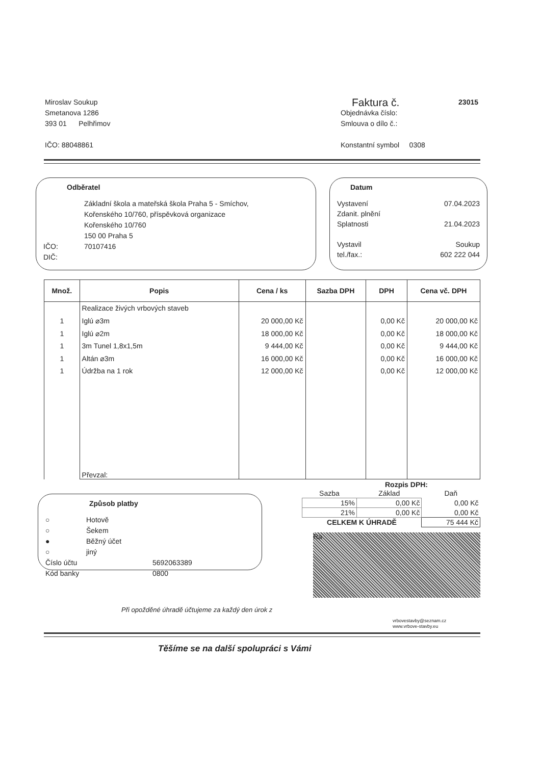Miroslav Soukup
Smetanova 1286
393 01 Pelhřimov
IČO: 88048861
Faktura č. 23015
Objednávka číslo:
Smlouva o dílo č.:
Konstantní symbol 0308
Odběratel
Základní škola a mateřská škola Praha 5 - Smíchov,
Kořenského 10/760, příspěvková organizace
Kořenského 10/760
150 00 Praha 5 IČO: 70107416 DIČ:
Datum
Vystavení 07.04.2023 Zdanit. plnění Splatnosti 21.04.2023 Vystavil Soukup tel./fax.: 602 222 044
| Množ. | Popis | Cena / ks | Sazba DPH | DPH | Cena vč. DPH |
| --- | --- | --- | --- | --- | --- |
| | Realizace živých vrbových staveb | | | | |
| 1 | Iglú ⌀3m | 20 000,00 Kč | | 0,00 Kč | 20 000,00 Kč |
| 1 | Iglú ⌀2m | 18 000,00 Kč | | 0,00 Kč | 18 000,00 Kč |
| 1 | 3m Tunel 1,8x1,5m | 9 444,00 Kč | | 0,00 Kč | 9 444,00 Kč |
| 1 | Altán ⌀3m | 16 000,00 Kč | | 0,00 Kč | 16 000,00 Kč |
| 1 | Údržba na 1 rok | 12 000,00 Kč | | 0,00 Kč | 12 000,00 Kč |
| | Převzal: | | | | |
Způsob platby
○ Hotově ○ Šekem ● Běžný účet ○ jiný Číslo účtu 5692063389 Kód banky 0800
Rozpis DPH:
| Sazba | Základ | Daň |
| 15% | 0,00 Kč | 0,00 Kč |
| 21% | 0,00 Kč | 0,00 Kč |
| CELKEM K ÚHRADĚ | | 75 444 Kč |
Ra
Při opožděné úhradě účtujeme za každý den úrok z
vrbovestavby@seznam.cz
www.vrbove-stavby.eu
Těšíme se na další spolupráci s Vámi